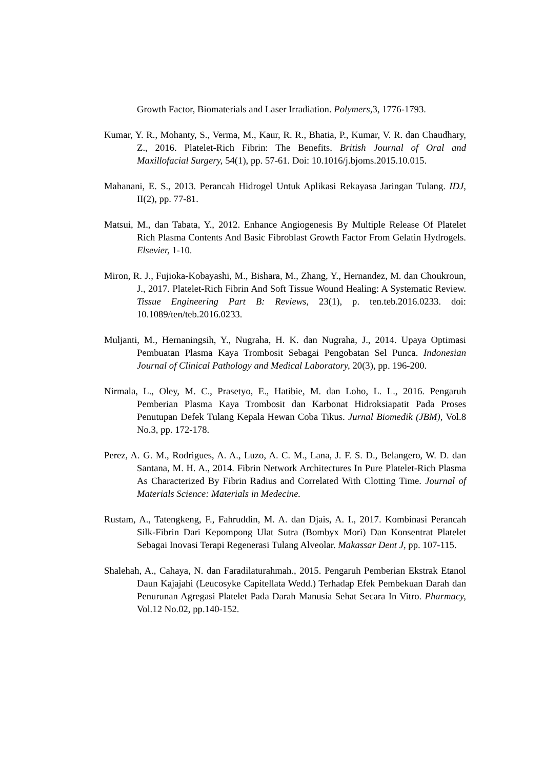Growth Factor, Biomaterials and Laser Irradiation. Polymers, 3, 1776-1793.
Kumar, Y. R., Mohanty, S., Verma, M., Kaur, R. R., Bhatia, P., Kumar, V. R. dan Chaudhary, Z., 2016. Platelet-Rich Fibrin: The Benefits. British Journal of Oral and Maxillofacial Surgery, 54(1), pp. 57-61. Doi: 10.1016/j.bjoms.2015.10.015.
Mahanani, E. S., 2013. Perancah Hidrogel Untuk Aplikasi Rekayasa Jaringan Tulang. IDJ, II(2), pp. 77-81.
Matsui, M., dan Tabata, Y., 2012. Enhance Angiogenesis By Multiple Release Of Platelet Rich Plasma Contents And Basic Fibroblast Growth Factor From Gelatin Hydrogels. Elsevier, 1-10.
Miron, R. J., Fujioka-Kobayashi, M., Bishara, M., Zhang, Y., Hernandez, M. dan Choukroun, J., 2017. Platelet-Rich Fibrin And Soft Tissue Wound Healing: A Systematic Review. Tissue Engineering Part B: Reviews, 23(1), p. ten.teb.2016.0233. doi: 10.1089/ten/teb.2016.0233.
Muljanti, M., Hernaningsih, Y., Nugraha, H. K. dan Nugraha, J., 2014. Upaya Optimasi Pembuatan Plasma Kaya Trombosit Sebagai Pengobatan Sel Punca. Indonesian Journal of Clinical Pathology and Medical Laboratory, 20(3), pp. 196-200.
Nirmala, L., Oley, M. C., Prasetyo, E., Hatibie, M. dan Loho, L. L., 2016. Pengaruh Pemberian Plasma Kaya Trombosit dan Karbonat Hidroksiapatit Pada Proses Penutupan Defek Tulang Kepala Hewan Coba Tikus. Jurnal Biomedik (JBM), Vol.8 No.3, pp. 172-178.
Perez, A. G. M., Rodrigues, A. A., Luzo, A. C. M., Lana, J. F. S. D., Belangero, W. D. dan Santana, M. H. A., 2014. Fibrin Network Architectures In Pure Platelet-Rich Plasma As Characterized By Fibrin Radius and Correlated With Clotting Time. Journal of Materials Science: Materials in Medecine.
Rustam, A., Tatengkeng, F., Fahruddin, M. A. dan Djais, A. I., 2017. Kombinasi Perancah Silk-Fibrin Dari Kepompong Ulat Sutra (Bombyx Mori) Dan Konsentrat Platelet Sebagai Inovasi Terapi Regenerasi Tulang Alveolar. Makassar Dent J, pp. 107-115.
Shalehah, A., Cahaya, N. dan Faradilaturahmah., 2015. Pengaruh Pemberian Ekstrak Etanol Daun Kajajahi (Leucosyke Capitellata Wedd.) Terhadap Efek Pembekuan Darah dan Penurunan Agregasi Platelet Pada Darah Manusia Sehat Secara In Vitro. Pharmacy, Vol.12 No.02, pp.140-152.